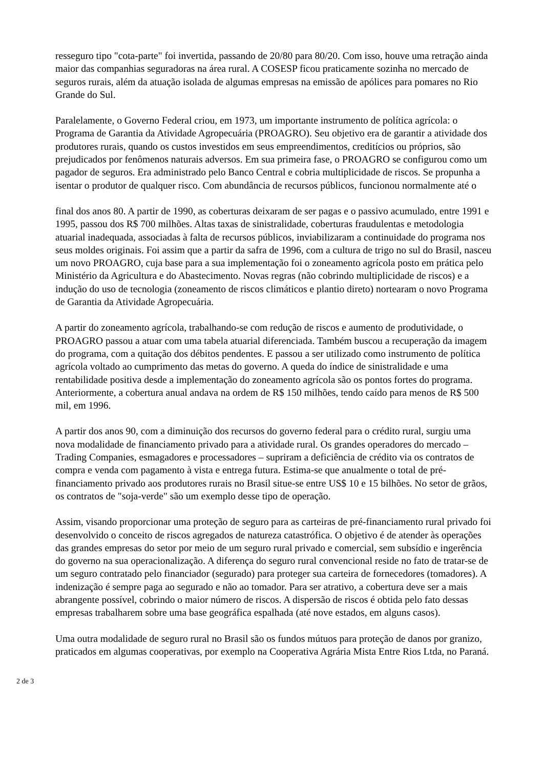resseguro tipo "cota-parte" foi invertida, passando de 20/80 para 80/20. Com isso, houve uma retração ainda maior das companhias seguradoras na área rural. A COSESP ficou praticamente sozinha no mercado de seguros rurais, além da atuação isolada de algumas empresas na emissão de apólices para pomares no Rio Grande do Sul.
Paralelamente, o Governo Federal criou, em 1973, um importante instrumento de política agrícola: o Programa de Garantia da Atividade Agropecuária (PROAGRO). Seu objetivo era de garantir a atividade dos produtores rurais, quando os custos investidos em seus empreendimentos, creditícios ou próprios, são prejudicados por fenômenos naturais adversos. Em sua primeira fase, o PROAGRO se configurou como um pagador de seguros. Era administrado pelo Banco Central e cobria multiplicidade de riscos. Se propunha a isentar o produtor de qualquer risco. Com abundância de recursos públicos, funcionou normalmente até o
final dos anos 80. A partir de 1990, as coberturas deixaram de ser pagas e o passivo acumulado, entre 1991 e 1995, passou dos R$ 700 milhões. Altas taxas de sinistralidade, coberturas fraudulentas e metodologia atuarial inadequada, associadas à falta de recursos públicos, inviabilizaram a continuidade do programa nos seus moldes originais. Foi assim que a partir da safra de 1996, com a cultura de trigo no sul do Brasil, nasceu um novo PROAGRO, cuja base para a sua implementação foi o zoneamento agrícola posto em prática pelo Ministério da Agricultura e do Abastecimento. Novas regras (não cobrindo multiplicidade de riscos) e a indução do uso de tecnologia (zoneamento de riscos climáticos e plantio direto) nortearam o novo Programa de Garantia da Atividade Agropecuária.
A partir do zoneamento agrícola, trabalhando-se com redução de riscos e aumento de produtividade, o PROAGRO passou a atuar com uma tabela atuarial diferenciada. Também buscou a recuperação da imagem do programa, com a quitação dos débitos pendentes. E passou a ser utilizado como instrumento de política agrícola voltado ao cumprimento das metas do governo. A queda do índice de sinistralidade e uma rentabilidade positiva desde a implementação do zoneamento agrícola são os pontos fortes do programa. Anteriormente, a cobertura anual andava na ordem de R$ 150 milhões, tendo caído para menos de R$ 500 mil, em 1996.
A partir dos anos 90, com a diminuição dos recursos do governo federal para o crédito rural, surgiu uma nova modalidade de financiamento privado para a atividade rural. Os grandes operadores do mercado – Trading Companies, esmagadores e processadores – supriram a deficiência de crédito via os contratos de compra e venda com pagamento à vista e entrega futura. Estima-se que anualmente o total de pré-financiamento privado aos produtores rurais no Brasil situe-se entre US$ 10 e 15 bilhões. No setor de grãos, os contratos de "soja-verde" são um exemplo desse tipo de operação.
Assim, visando proporcionar uma proteção de seguro para as carteiras de pré-financiamento rural privado foi desenvolvido o conceito de riscos agregados de natureza catastrófica. O objetivo é de atender às operações das grandes empresas do setor por meio de um seguro rural privado e comercial, sem subsídio e ingerência do governo na sua operacionalização. A diferença do seguro rural convencional reside no fato de tratar-se de um seguro contratado pelo financiador (segurado) para proteger sua carteira de fornecedores (tomadores). A indenização é sempre paga ao segurado e não ao tomador. Para ser atrativo, a cobertura deve ser a mais abrangente possível, cobrindo o maior número de riscos. A dispersão de riscos é obtida pelo fato dessas empresas trabalharem sobre uma base geográfica espalhada (até nove estados, em alguns casos).
Uma outra modalidade de seguro rural no Brasil são os fundos mútuos para proteção de danos por granizo, praticados em algumas cooperativas, por exemplo na Cooperativa Agrária Mista Entre Rios Ltda, no Paraná.
2 de 3